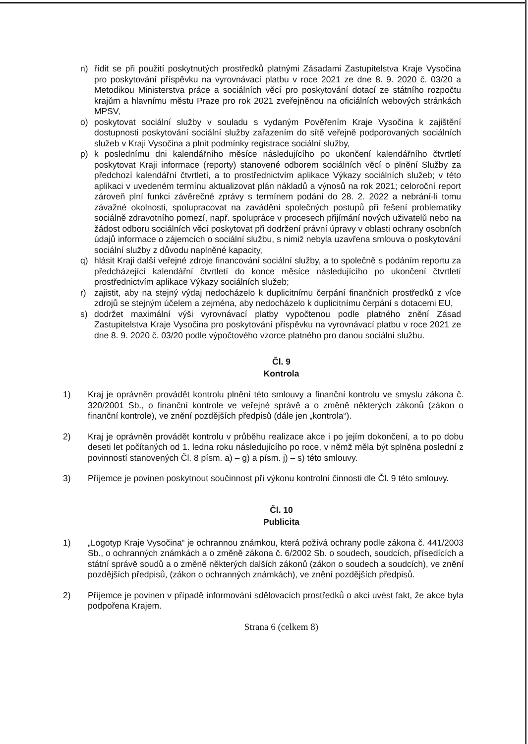n) řídit se při použití poskytnutých prostředků platnými Zásadami Zastupitelstva Kraje Vysočina pro poskytování příspěvku na vyrovnávací platbu v roce 2021 ze dne 8. 9. 2020 č. 03/20 a Metodikou Ministerstva práce a sociálních věcí pro poskytování dotací ze státního rozpočtu krajům a hlavnímu městu Praze pro rok 2021 zveřejněnou na oficiálních webových stránkách MPSV,
o) poskytovat sociální služby v souladu s vydaným Pověřením Kraje Vysočina k zajištění dostupnosti poskytování sociální služby zařazením do sítě veřejně podporovaných sociálních služeb v Kraji Vysočina a plnit podmínky registrace sociální služby,
p) k poslednímu dni kalendářního měsíce následujícího po ukončení kalendářního čtvrtletí poskytovat Kraji informace (reporty) stanovené odborem sociálních věcí o plnění Služby za předchozí kalendářní čtvrtletí, a to prostřednictvím aplikace Výkazy sociálních služeb; v této aplikaci v uvedeném termínu aktualizovat plán nákladů a výnosů na rok 2021; celoroční report zároveň plní funkci závěrečné zprávy s termínem podání do 28. 2. 2022 a nebrání-li tomu závažné okolnosti, spolupracovat na zavádění společných postupů při řešení problematiky sociálně zdravotního pomezí, např. spolupráce v procesech přijímání nových uživatelů nebo na žádost odboru sociálních věcí poskytovat při dodržení právní úpravy v oblasti ochrany osobních údajů informace o zájemcích o sociální službu, s nimiž nebyla uzavřena smlouva o poskytování sociální služby z důvodu naplněné kapacity,
q) hlásit Kraji další veřejné zdroje financování sociální služby, a to společně s podáním reportu za předcházející kalendářní čtvrtletí do konce měsíce následujícího po ukončení čtvrtletí prostřednictvím aplikace Výkazy sociálních služeb;
r) zajistit, aby na stejný výdaj nedocházelo k duplicitnímu čerpání finančních prostředků z více zdrojů se stejným účelem a zejména, aby nedocházelo k duplicitnímu čerpání s dotacemi EU,
s) dodržet maximální výši vyrovnávací platby vypočtenou podle platného znění Zásad Zastupitelstva Kraje Vysočina pro poskytování příspěvku na vyrovnávací platbu v roce 2021 ze dne 8. 9. 2020 č. 03/20 podle výpočtového vzorce platného pro danou sociální službu.
Čl. 9
Kontrola
1) Kraj je oprávněn provádět kontrolu plnění této smlouvy a finanční kontrolu ve smyslu zákona č. 320/2001 Sb., o finanční kontrole ve veřejné správě a o změně některých zákonů (zákon o finanční kontrole), ve znění pozdějších předpisů (dále jen „kontrola“).
2) Kraj je oprávněn provádět kontrolu v průběhu realizace akce i po jejím dokončení, a to po dobu deseti let počítaných od 1. ledna roku následujícího po roce, v němž měla být splněna poslední z povinností stanovených Čl. 8 písm. a) – g) a písm. j) – s) této smlouvy.
3) Příjemce je povinen poskytnout součinnost při výkonu kontrolní činnosti dle Čl. 9 této smlouvy.
Čl. 10
Publicita
1) „Logotyp Kraje Vysočina“ je ochrannou známkou, která požívá ochrany podle zákona č. 441/2003 Sb., o ochranných známkách a o změně zákona č. 6/2002 Sb. o soudech, soudcích, přísedících a státní správě soudů a o změně některých dalších zákonů (zákon o soudech a soudcích), ve znění pozdějších předpisů, (zákon o ochranných známkách), ve znění pozdějších předpisů.
2) Příjemce je povinen v případě informování sdělovacích prostředků o akci uvést fakt, že akce byla podpořena Krajem.
Strana 6 (celkem 8)